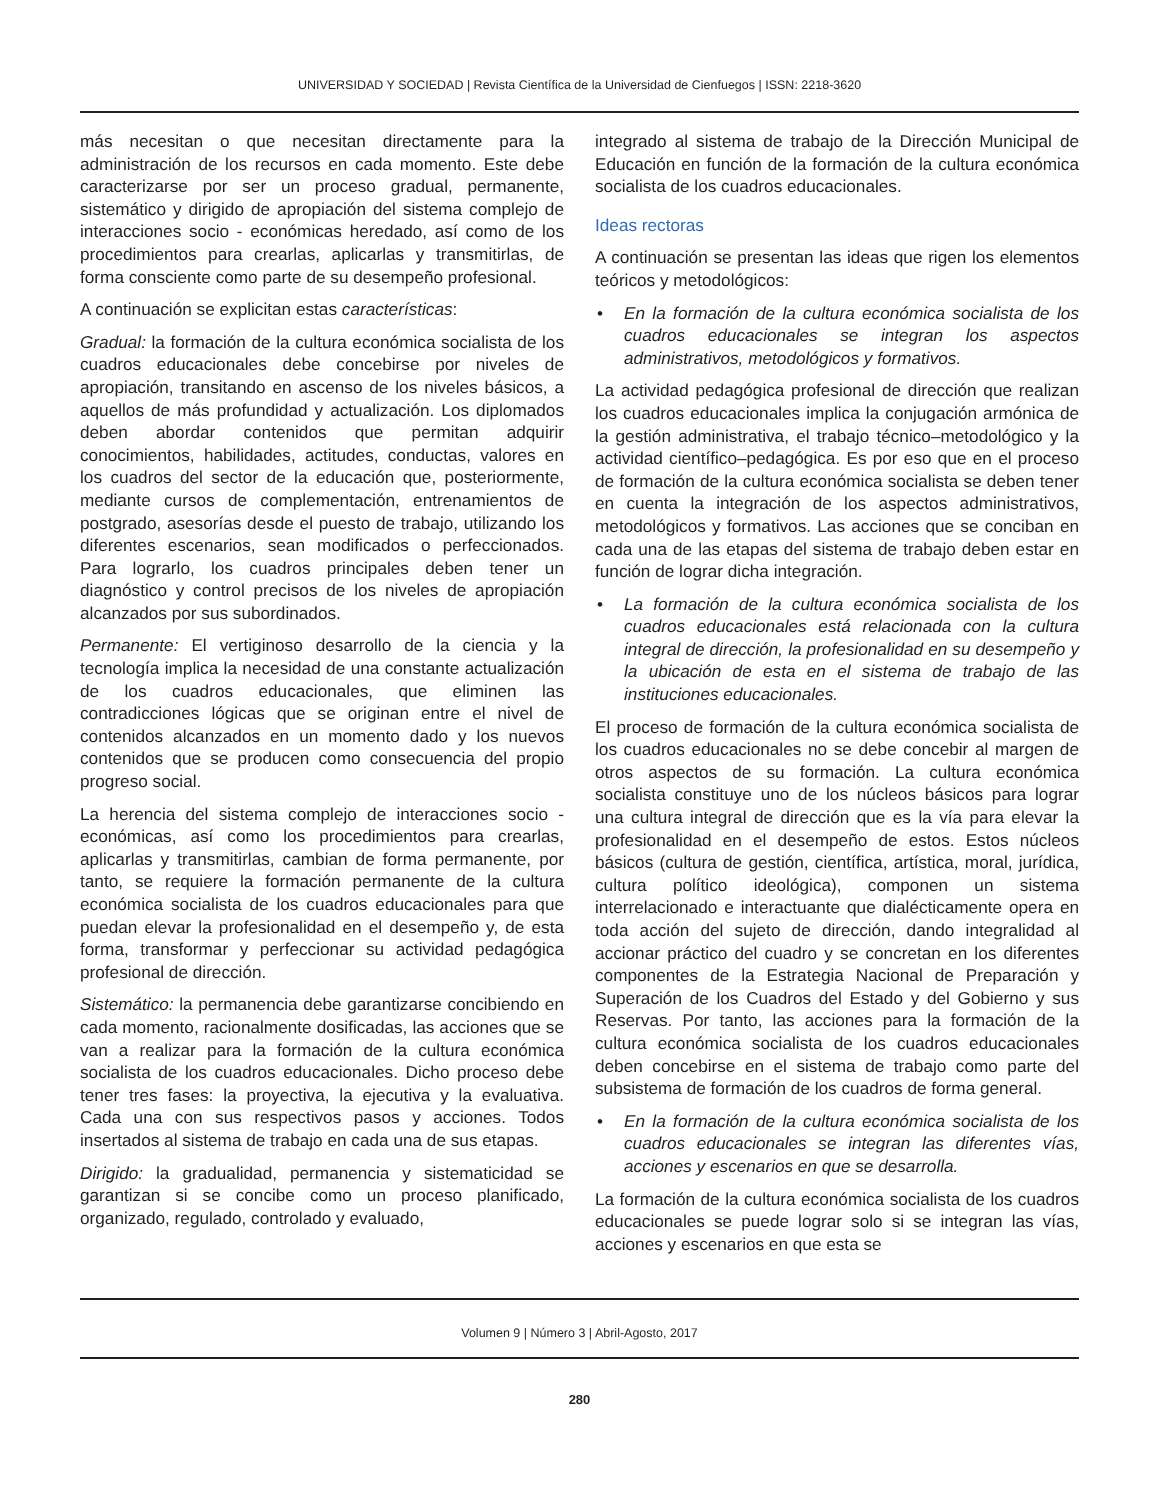UNIVERSIDAD Y SOCIEDAD | Revista Científica de la Universidad de Cienfuegos | ISSN: 2218-3620
más necesitan o que necesitan directamente para la administración de los recursos en cada momento. Este debe caracterizarse por ser un proceso gradual, permanente, sistemático y dirigido de apropiación del sistema complejo de interacciones socio - económicas heredado, así como de los procedimientos para crearlas, aplicarlas y transmitirlas, de forma consciente como parte de su desempeño profesional.
A continuación se explicitan estas características:
Gradual: la formación de la cultura económica socialista de los cuadros educacionales debe concebirse por niveles de apropiación, transitando en ascenso de los niveles básicos, a aquellos de más profundidad y actualización. Los diplomados deben abordar contenidos que permitan adquirir conocimientos, habilidades, actitudes, conductas, valores en los cuadros del sector de la educación que, posteriormente, mediante cursos de complementación, entrenamientos de postgrado, asesorías desde el puesto de trabajo, utilizando los diferentes escenarios, sean modificados o perfeccionados. Para lograrlo, los cuadros principales deben tener un diagnóstico y control precisos de los niveles de apropiación alcanzados por sus subordinados.
Permanente: El vertiginoso desarrollo de la ciencia y la tecnología implica la necesidad de una constante actualización de los cuadros educacionales, que eliminen las contradicciones lógicas que se originan entre el nivel de contenidos alcanzados en un momento dado y los nuevos contenidos que se producen como consecuencia del propio progreso social.
La herencia del sistema complejo de interacciones socio - económicas, así como los procedimientos para crearlas, aplicarlas y transmitirlas, cambian de forma permanente, por tanto, se requiere la formación permanente de la cultura económica socialista de los cuadros educacionales para que puedan elevar la profesionalidad en el desempeño y, de esta forma, transformar y perfeccionar su actividad pedagógica profesional de dirección.
Sistemático: la permanencia debe garantizarse concibiendo en cada momento, racionalmente dosificadas, las acciones que se van a realizar para la formación de la cultura económica socialista de los cuadros educacionales. Dicho proceso debe tener tres fases: la proyectiva, la ejecutiva y la evaluativa. Cada una con sus respectivos pasos y acciones. Todos insertados al sistema de trabajo en cada una de sus etapas.
Dirigido: la gradualidad, permanencia y sistematicidad se garantizan si se concibe como un proceso planificado, organizado, regulado, controlado y evaluado,
integrado al sistema de trabajo de la Dirección Municipal de Educación en función de la formación de la cultura económica socialista de los cuadros educacionales.
Ideas rectoras
A continuación se presentan las ideas que rigen los elementos teóricos y metodológicos:
• En la formación de la cultura económica socialista de los cuadros educacionales se integran los aspectos administrativos, metodológicos y formativos.
La actividad pedagógica profesional de dirección que realizan los cuadros educacionales implica la conjugación armónica de la gestión administrativa, el trabajo técnico–metodológico y la actividad científico–pedagógica. Es por eso que en el proceso de formación de la cultura económica socialista se deben tener en cuenta la integración de los aspectos administrativos, metodológicos y formativos. Las acciones que se conciban en cada una de las etapas del sistema de trabajo deben estar en función de lograr dicha integración.
• La formación de la cultura económica socialista de los cuadros educacionales está relacionada con la cultura integral de dirección, la profesionalidad en su desempeño y la ubicación de esta en el sistema de trabajo de las instituciones educacionales.
El proceso de formación de la cultura económica socialista de los cuadros educacionales no se debe concebir al margen de otros aspectos de su formación. La cultura económica socialista constituye uno de los núcleos básicos para lograr una cultura integral de dirección que es la vía para elevar la profesionalidad en el desempeño de estos. Estos núcleos básicos (cultura de gestión, científica, artística, moral, jurídica, cultura político ideológica), componen un sistema interrelacionado e interactuante que dialécticamente opera en toda acción del sujeto de dirección, dando integralidad al accionar práctico del cuadro y se concretan en los diferentes componentes de la Estrategia Nacional de Preparación y Superación de los Cuadros del Estado y del Gobierno y sus Reservas. Por tanto, las acciones para la formación de la cultura económica socialista de los cuadros educacionales deben concebirse en el sistema de trabajo como parte del subsistema de formación de los cuadros de forma general.
• En la formación de la cultura económica socialista de los cuadros educacionales se integran las diferentes vías, acciones y escenarios en que se desarrolla.
La formación de la cultura económica socialista de los cuadros educacionales se puede lograr solo si se integran las vías, acciones y escenarios en que esta se
Volumen 9 | Número 3 | Abril-Agosto, 2017
280